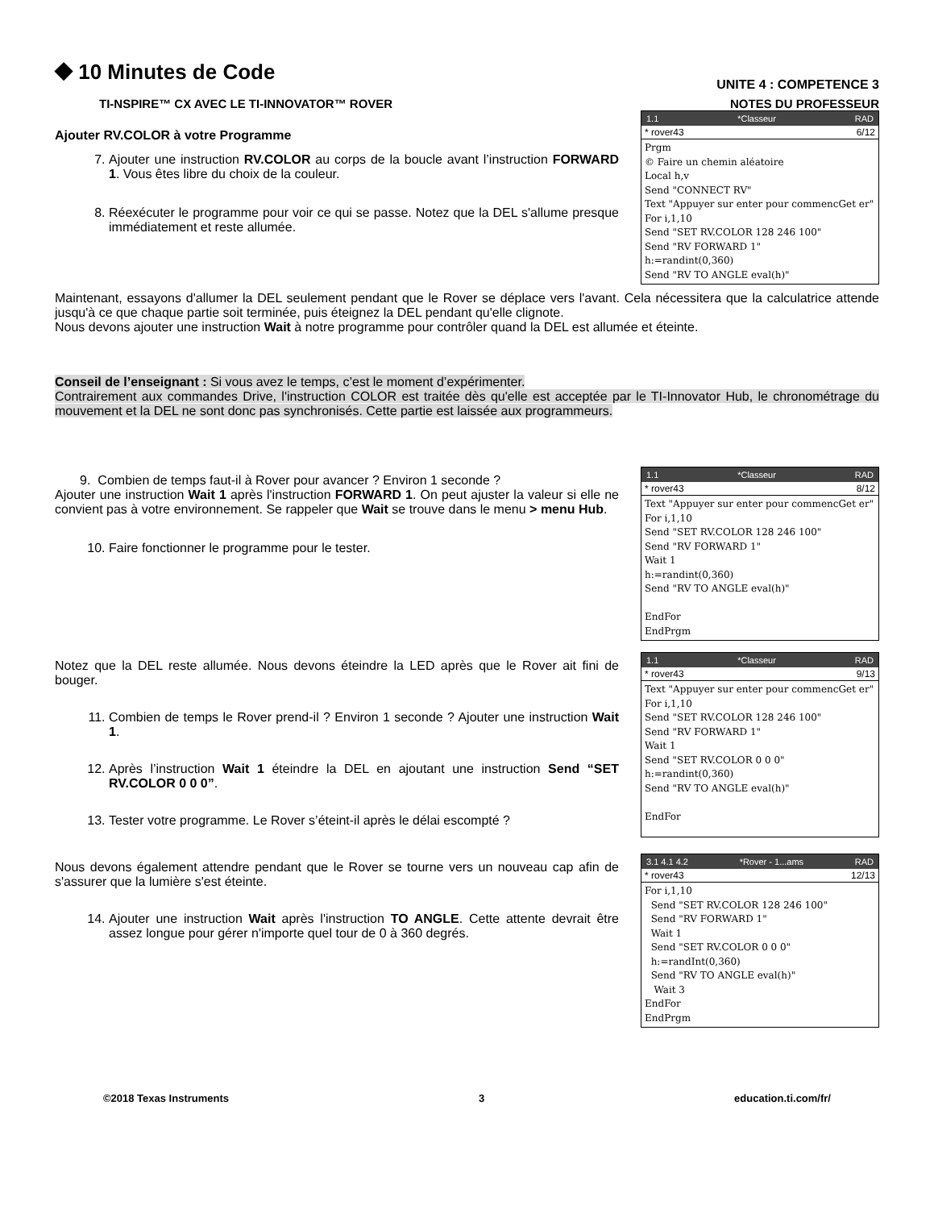⯁ 10 Minutes de Code
UNITE 4 : COMPETENCE 3
TI-NSPIRE™ CX AVEC LE TI-INNOVATOR™ ROVER NOTES DU PROFESSEUR
Ajouter RV.COLOR à votre Programme
7. Ajouter une instruction RV.COLOR au corps de la boucle avant l’instruction FORWARD 1. Vous êtes libre du choix de la couleur.
8. Réexécuter le programme pour voir ce qui se passe. Notez que la DEL s'allume presque immédiatement et reste allumée.
1.1 *Classeur RAD
* rover43 6/12
Prgm © Faire un chemin aléatoire Local h,v Send "CONNECT RV" Text "Appuyer sur enter pour commencGet er" For i,1,10 Send "SET RV.COLOR 128 246 100" Send "RV FORWARD 1" h:=randint(0,360) Send "RV TO ANGLE eval(h)"
Maintenant, essayons d'allumer la DEL seulement pendant que le Rover se déplace vers l'avant. Cela nécessitera que la calculatrice attende jusqu'à ce que chaque partie soit terminée, puis éteignez la DEL pendant qu'elle clignote.
Nous devons ajouter une instruction Wait à notre programme pour contrôler quand la DEL est allumée et éteinte.
Conseil de l’enseignant : Si vous avez le temps, c’est le moment d’expérimenter.
Contrairement aux commandes Drive, l'instruction COLOR est traitée dès qu'elle est acceptée par le TI-Innovator Hub, le chronométrage du mouvement et la DEL ne sont donc pas synchronisés. Cette partie est laissée aux programmeurs.
9. Combien de temps faut-il à Rover pour avancer ? Environ 1 seconde ?
Ajouter une instruction Wait 1 après l'instruction FORWARD 1. On peut ajuster la valeur si elle ne convient pas à votre environnement. Se rappeler que Wait se trouve dans le menu > menu Hub.
10. Faire fonctionner le programme pour le tester.
1.1 *Classeur RAD
* rover43 8/12
Text "Appuyer sur enter pour commencGet er" For i,1,10 Send "SET RV.COLOR 128 246 100" Send "RV FORWARD 1" Wait 1 h:=randint(0,360) Send "RV TO ANGLE eval(h)" EndFor EndPrgm
Notez que la DEL reste allumée. Nous devons éteindre la LED après que le Rover ait fini de bouger.
11. Combien de temps le Rover prend-il ? Environ 1 seconde ? Ajouter une instruction Wait 1.
12. Après l’instruction Wait 1 éteindre la DEL en ajoutant une instruction Send “SET RV.COLOR 0 0 0”.
13. Tester votre programme. Le Rover s’éteint-il après le délai escompté ?
1.1 *Classeur RAD
* rover43 9/13
Text "Appuyer sur enter pour commencGet er" For i,1,10 Send "SET RV.COLOR 128 246 100" Send "RV FORWARD 1" Wait 1 Send "SET RV.COLOR 0 0 0" h:=randint(0,360) Send "RV TO ANGLE eval(h)" EndFor
Nous devons également attendre pendant que le Rover se tourne vers un nouveau cap afin de s'assurer que la lumière s'est éteinte.
14. Ajouter une instruction Wait après l'instruction TO ANGLE. Cette attente devrait être assez longue pour gérer n'importe quel tour de 0 à 360 degrés.
3.1 4.1 4.2 *Rover - 1...ams RAD
* rover43 12/13
For i,1,10 Send "SET RV.COLOR 128 246 100" Send "RV FORWARD 1" Wait 1 Send "SET RV.COLOR 0 0 0" h:=randInt(0,360) Send "RV TO ANGLE eval(h)" Wait 3 EndFor EndPrgm
©2018 Texas Instruments 3 education.ti.com/fr/